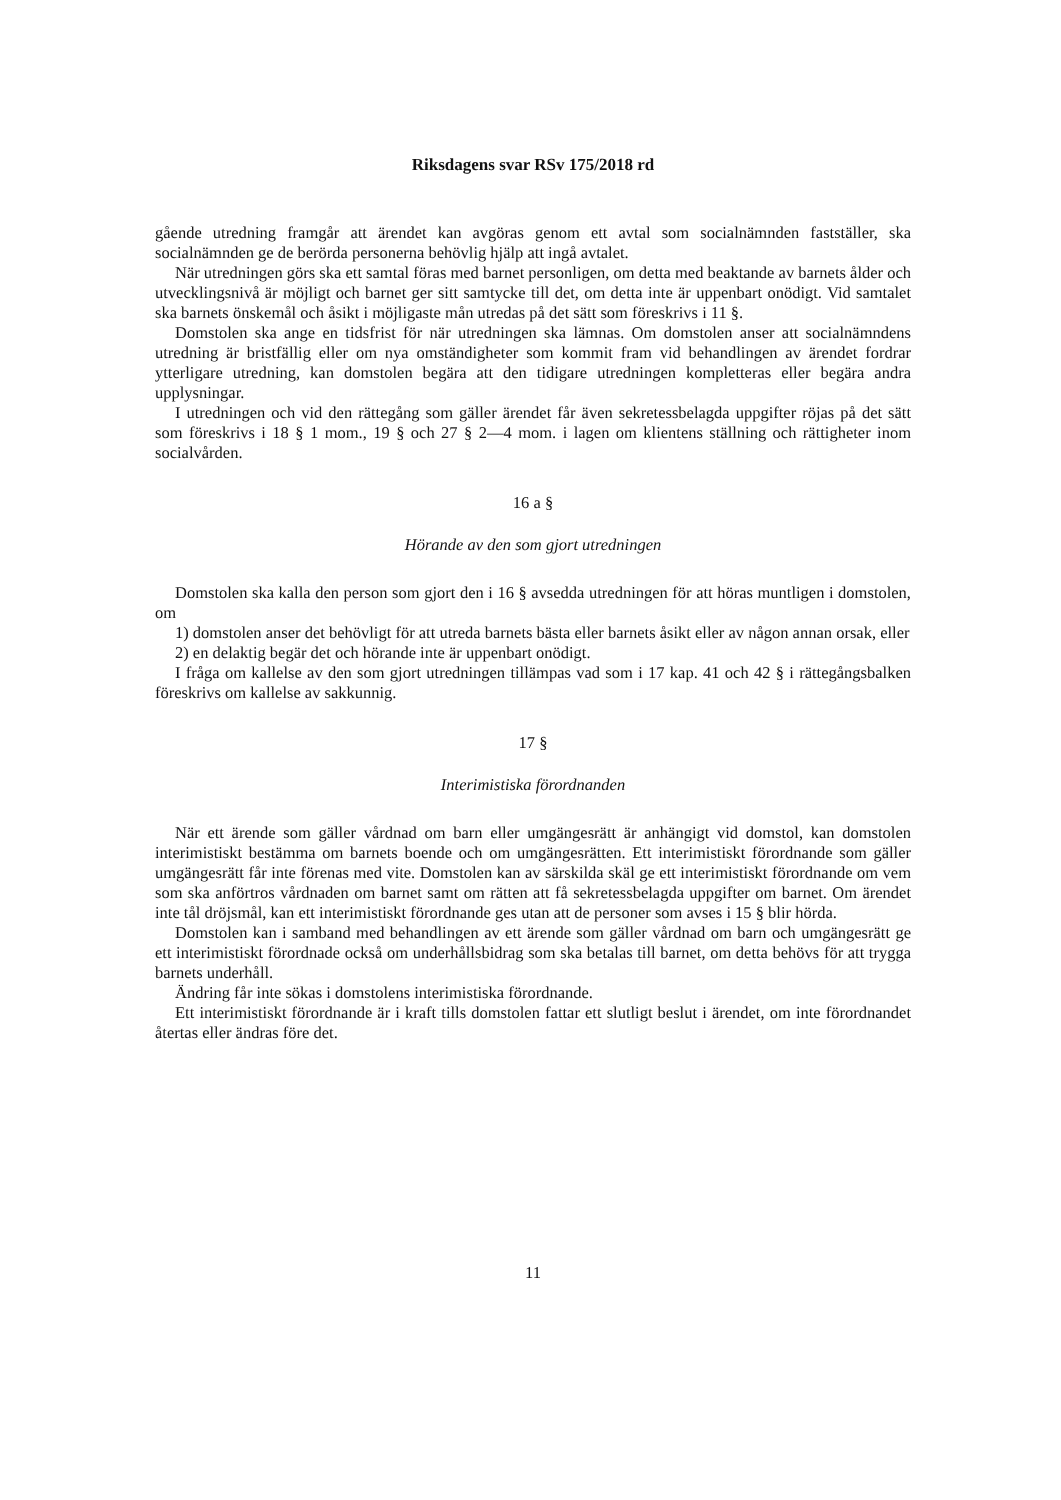Riksdagens svar RSv 175/2018 rd
gående utredning framgår att ärendet kan avgöras genom ett avtal som socialnämnden fastställer, ska socialnämnden ge de berörda personerna behövlig hjälp att ingå avtalet.
När utredningen görs ska ett samtal föras med barnet personligen, om detta med beaktande av barnets ålder och utvecklingsnivå är möjligt och barnet ger sitt samtycke till det, om detta inte är uppenbart onödigt. Vid samtalet ska barnets önskemål och åsikt i möjligaste mån utredas på det sätt som föreskrivs i 11 §.
Domstolen ska ange en tidsfrist för när utredningen ska lämnas. Om domstolen anser att socialnämndens utredning är bristfällig eller om nya omständigheter som kommit fram vid behandlingen av ärendet fordrar ytterligare utredning, kan domstolen begära att den tidigare utredningen kompletteras eller begära andra upplysningar.
I utredningen och vid den rättegång som gäller ärendet får även sekretessbelagda uppgifter röjas på det sätt som föreskrivs i 18 § 1 mom., 19 § och 27 § 2—4 mom. i lagen om klientens ställning och rättigheter inom socialvården.
16 a §
Hörande av den som gjort utredningen
Domstolen ska kalla den person som gjort den i 16 § avsedda utredningen för att höras muntligen i domstolen, om
1) domstolen anser det behövligt för att utreda barnets bästa eller barnets åsikt eller av någon annan orsak, eller
2) en delaktig begär det och hörande inte är uppenbart onödigt.
I fråga om kallelse av den som gjort utredningen tillämpas vad som i 17 kap. 41 och 42 § i rättegångsbalken föreskrivs om kallelse av sakkunnig.
17 §
Interimistiska förordnanden
När ett ärende som gäller vårdnad om barn eller umgängesrätt är anhängigt vid domstol, kan domstolen interimistiskt bestämma om barnets boende och om umgängesrätten. Ett interimistiskt förordnande som gäller umgängesrätt får inte förenas med vite. Domstolen kan av särskilda skäl ge ett interimistiskt förordnande om vem som ska anförtros vårdnaden om barnet samt om rätten att få sekretessbelagda uppgifter om barnet. Om ärendet inte tål dröjsmål, kan ett interimistiskt förordnande ges utan att de personer som avses i 15 § blir hörda.
Domstolen kan i samband med behandlingen av ett ärende som gäller vårdnad om barn och umgängesrätt ge ett interimistiskt förordnade också om underhållsbidrag som ska betalas till barnet, om detta behövs för att trygga barnets underhåll.
Ändring får inte sökas i domstolens interimistiska förordnande.
Ett interimistiskt förordnande är i kraft tills domstolen fattar ett slutligt beslut i ärendet, om inte förordnandet återtas eller ändras före det.
11